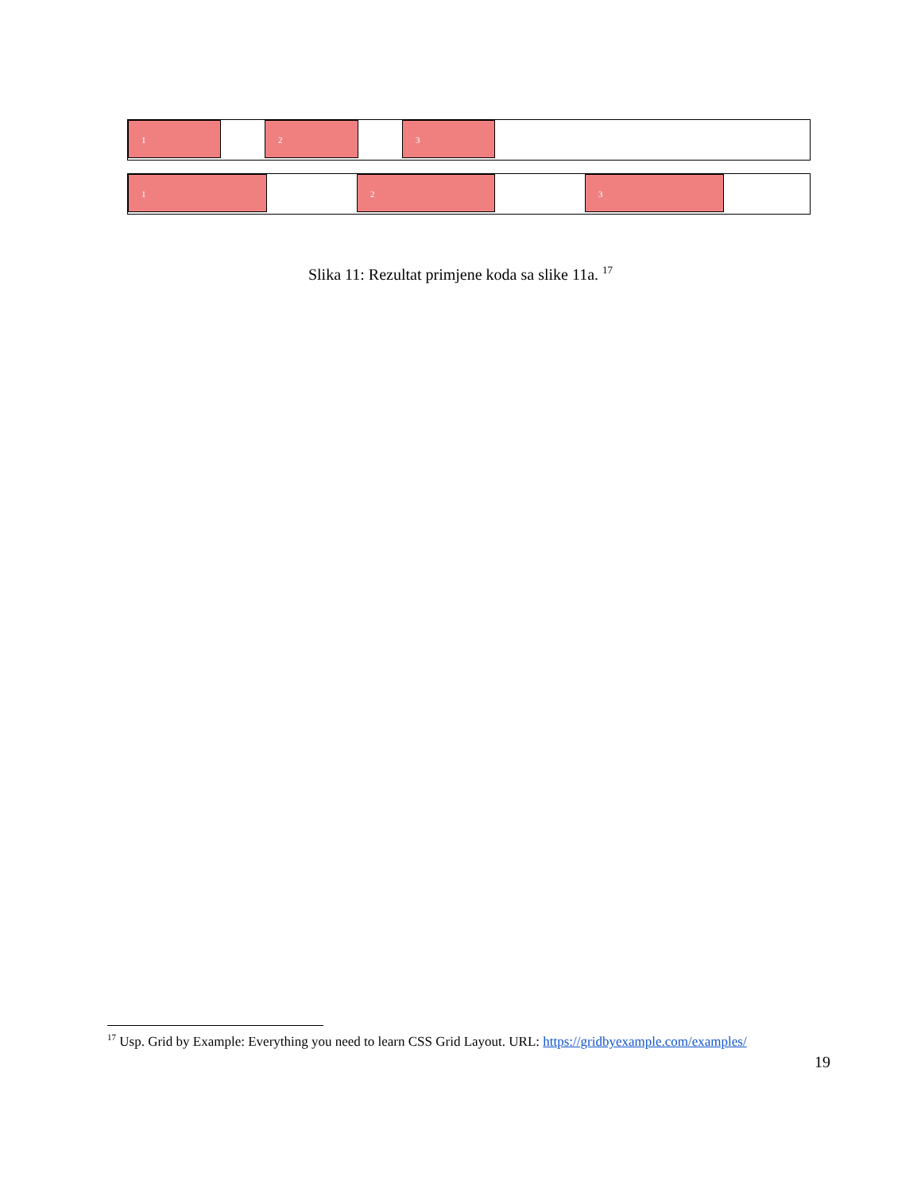1 2 3
1 2 3
Slika 11: Rezultat primjene koda sa slike 11a. <sup>17</sup>
<sup>17</sup> Usp. Grid by Example: Everything you need to learn CSS Grid Layout. URL: https://gridbyexample.com/examples/
19